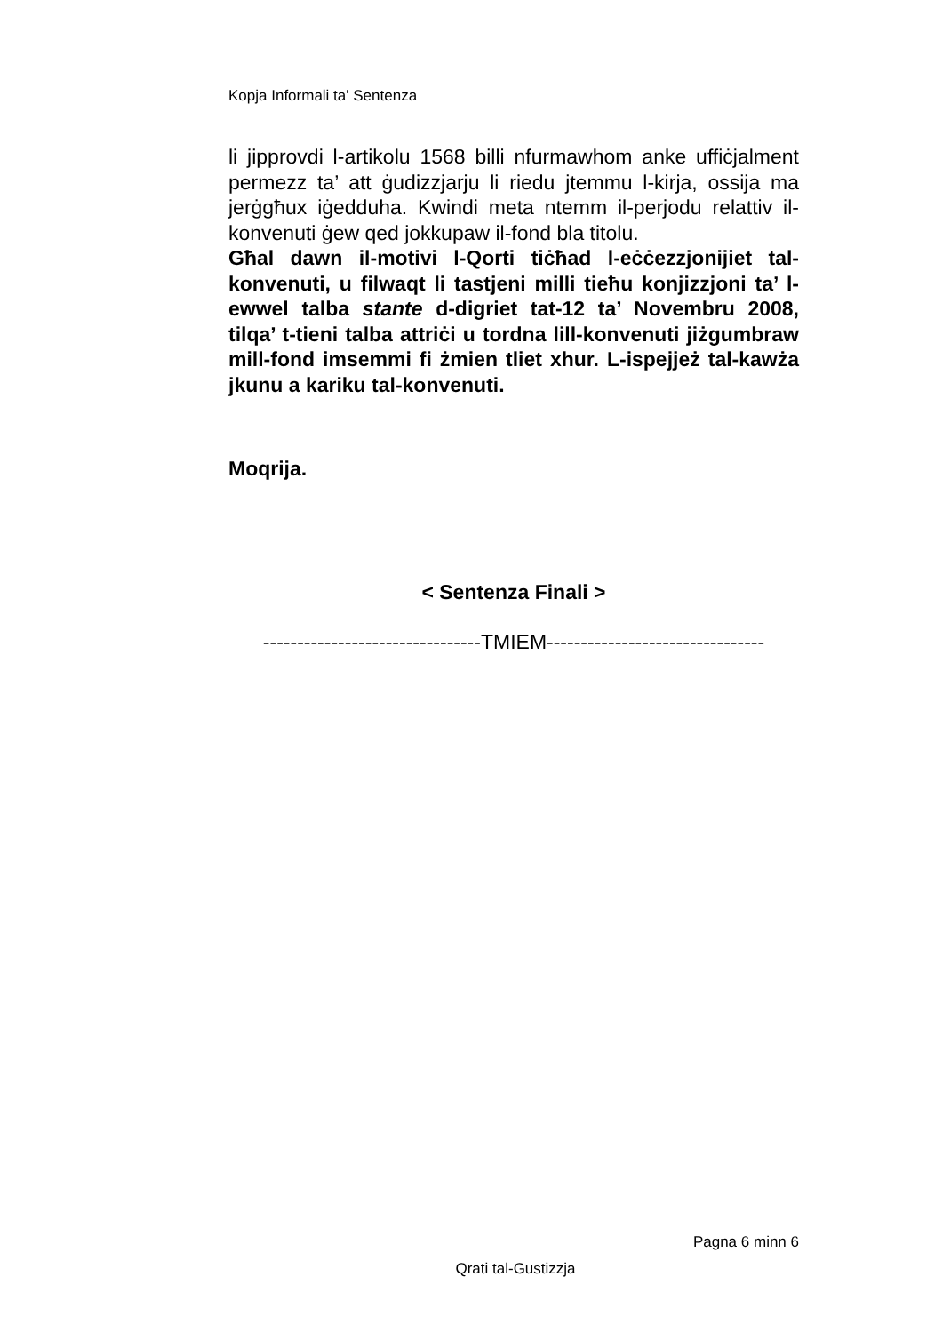Kopja Informali ta' Sentenza
li jipprovdi l-artikolu 1568 billi nfurmawhom anke uffiċjalment permezz ta’ att ġudizzjarju li riedu jtemmu l-kirja, ossija ma jerġgħux iġedduha. Kwindi meta ntemm il-perjodu relattiv il-konvenuti ġew qed jokkupaw il-fond bla titolu.
Għal dawn il-motivi l-Qorti tiċħad l-eċċezzjonijiet tal-konvenuti, u filwaqt li tastjeni milli tieħu konjizzjoni ta’ l-ewwel talba stante d-digriet tat-12 ta’ Novembru 2008, tilqa’ t-tieni talba attriċi u tordna lill-konvenuti jiżgumbraw mill-fond imsemmi fi żmien tliet xhur. L-ispejjeż tal-kawża jkunu a kariku tal-konvenuti.
Moqrija.
< Sentenza Finali >
--------------------------------TMIEM--------------------------------
Pagna 6 minn 6
Qrati tal-Gustizzja